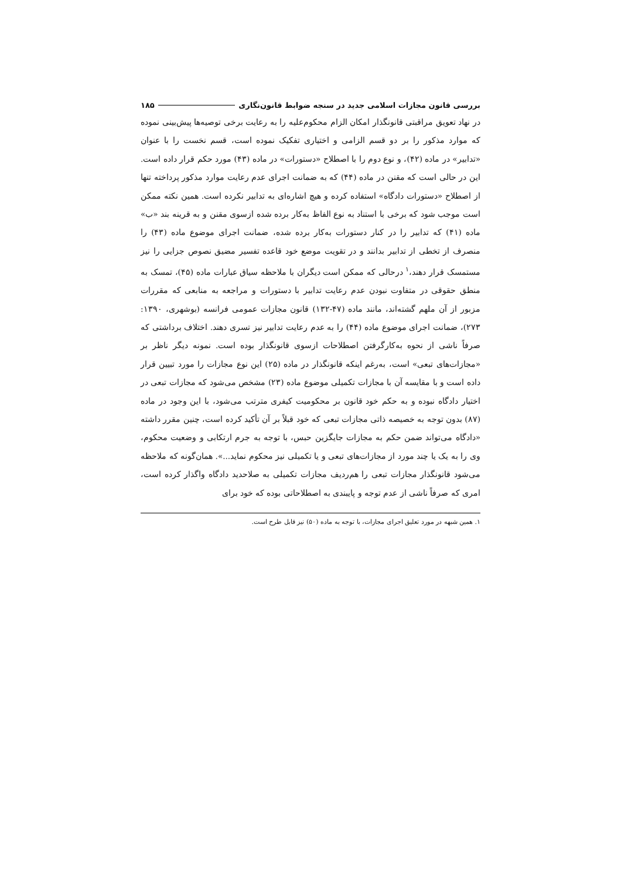بررسی قانون مجازات اسلامی جدید در سنجه ضوابط قانون‌نگاری ۱۸۵
در نهاد تعویق مراقبتی قانونگذار امکان الزام محکوم‌علیه را به رعایت برخی توصیه‌ها پیش‌بینی نموده که موارد مذکور را بر دو قسم الزامی و اختیاری تفکیک نموده است، قسم نخست را با عنوان «تدابیر» در ماده (۴۲)، و نوع دوم را با اصطلاح «دستورات» در ماده (۴۳) مورد حکم قرار داده است. این در حالی است که مقنن در ماده (۴۴) که به ضمانت اجرای عدم رعایت موارد مذکور پرداخته تنها از اصطلاح «دستورات دادگاه» استفاده کرده و هیچ اشاره‌ای به تدابیر نکرده است. همین نکته ممکن است موجب شود که برخی با استناد به نوع الفاظ به‌کار برده شده ازسوی مقنن و به قرینه بند «ب» ماده (۴۱) که تدابیر را در کنار دستورات به‌کار برده شده، ضمانت اجرای موضوع ماده (۴۳) را منصرف از تخطی از تدابیر بدانند و در تقویت موضع خود قاعده تفسیر مضیق نصوص جزایی را نیز مستمسک قرار دهند،<sup>۱</sup> درحالی که ممکن است دیگران با ملاحظه سیاق عبارات ماده (۴۵)، تمسک به منطق حقوقی در متفاوت نبودن عدم رعایت تدابیر با دستورات و مراجعه به منابعی که مقررات مزبور از آن ملهم گشته‌اند، مانند ماده (۴۷-۱۳۲) قانون مجازات عمومی فرانسه (بوشهری، ۱۳۹۰: ۲۷۳)، ضمانت اجرای موضوع ماده (۴۴) را به عدم رعایت تدابیر نیز تسری دهند. اختلاف برداشتی که صرفاً ناشی از نحوه به‌کارگرفتن اصطلاحات ازسوی قانونگذار بوده است. نمونه دیگر ناظر بر «مجازات‌های تبعی» است، به‌رغم اینکه قانونگذار در ماده (۲۵) این نوع مجازات را مورد تبیین قرار داده است و با مقایسه آن با مجازات تکمیلی موضوع ماده (۲۳) مشخص می‌شود که مجازات تبعی در اختیار دادگاه نبوده و به حکم خود قانون بر محکومیت کیفری مترتب می‌شود، با این وجود در ماده (۸۷) بدون توجه به خصیصه ذاتی مجازات تبعی که خود قبلاً بر آن تأکید کرده است، چنین مقرر داشته «دادگاه می‌تواند ضمن حکم به مجازات جایگزین حبس، با توجه به جرم ارتکابی و وضعیت محکوم، وی را به یک یا چند مورد از مجازات‌های تبعی و یا تکمیلی نیز محکوم نماید...». همان‌گونه که ملاحظه می‌شود قانونگذار مجازات تبعی را هم‌ردیف مجازات تکمیلی به صلاحدید دادگاه واگذار کرده است، امری که صرفاً ناشی از عدم توجه و پایبندی به اصطلاحاتی بوده که خود برای
۱. همین شبهه در مورد تعلیق اجرای مجازات، با توجه به ماده (۵۰) نیز قابل طرح است.